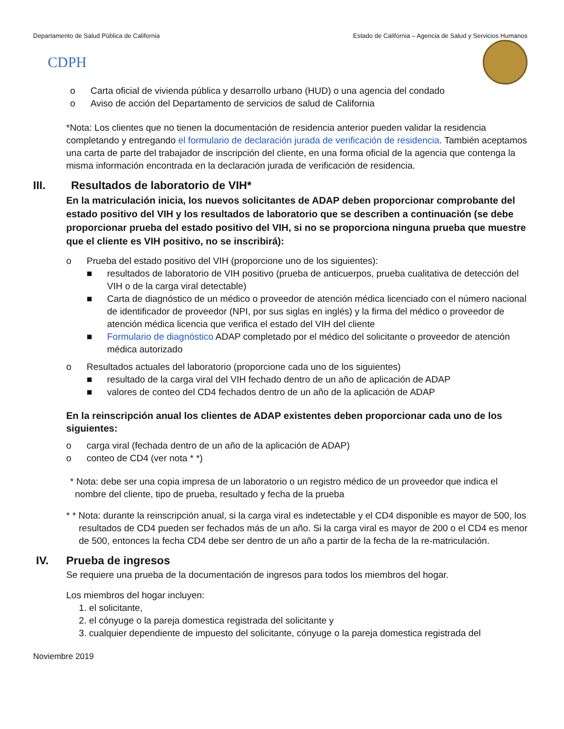Departamento de Salud Pública de California Estado de California – Agencia de Salud y Servicios Humanos
CDPH
o Carta oficial de vivienda pública y desarrollo urbano (HUD) o una agencia del condado
o Aviso de acción del Departamento de servicios de salud de California
*Nota: Los clientes que no tienen la documentación de residencia anterior pueden validar la residencia completando y entregando el formulario de declaración jurada de verificación de residencia. También aceptamos una carta de parte del trabajador de inscripción del cliente, en una forma oficial de la agencia que contenga la misma información encontrada en la declaración jurada de verificación de residencia.
III. Resultados de laboratorio de VIH*
En la matriculación inicia, los nuevos solicitantes de ADAP deben proporcionar comprobante del estado positivo del VIH y los resultados de laboratorio que se describen a continuación (se debe proporcionar prueba del estado positivo del VIH, si no se proporciona ninguna prueba que muestre que el cliente es VIH positivo, no se inscribirá):
o Prueba del estado positivo del VIH (proporcione uno de los siguientes):
■ resultados de laboratorio de VIH positivo (prueba de anticuerpos, prueba cualitativa de detección del VIH o de la carga viral detectable)
■ Carta de diagnóstico de un médico o proveedor de atención médica licenciado con el número nacional de identificador de proveedor (NPI, por sus siglas en inglés) y la firma del médico o proveedor de atención médica licencia que verifica el estado del VIH del cliente
■ Formulario de diagnóstico ADAP completado por el médico del solicitante o proveedor de atención médica autorizado
o Resultados actuales del laboratorio (proporcione cada uno de los siguientes)
■ resultado de la carga viral del VIH fechado dentro de un año de aplicación de ADAP
■ valores de conteo del CD4 fechados dentro de un año de la aplicación de ADAP
En la reinscripción anual los clientes de ADAP existentes deben proporcionar cada uno de los siguientes:
o carga viral (fechada dentro de un año de la aplicación de ADAP)
o conteo de CD4 (ver nota * *)
* Nota: debe ser una copia impresa de un laboratorio o un registro médico de un proveedor que indica el nombre del cliente, tipo de prueba, resultado y fecha de la prueba
* * Nota: durante la reinscripción anual, si la carga viral es indetectable y el CD4 disponible es mayor de 500, los resultados de CD4 pueden ser fechados más de un año. Si la carga viral es mayor de 200 o el CD4 es menor de 500, entonces la fecha CD4 debe ser dentro de un año a partir de la fecha de la re-matriculación.
IV. Prueba de ingresos
Se requiere una prueba de la documentación de ingresos para todos los miembros del hogar.
Los miembros del hogar incluyen:
1. el solicitante,
2. el cónyuge o la pareja domestica registrada del solicitante y
3. cualquier dependiente de impuesto del solicitante, cónyuge o la pareja domestica registrada del
Noviembre 2019